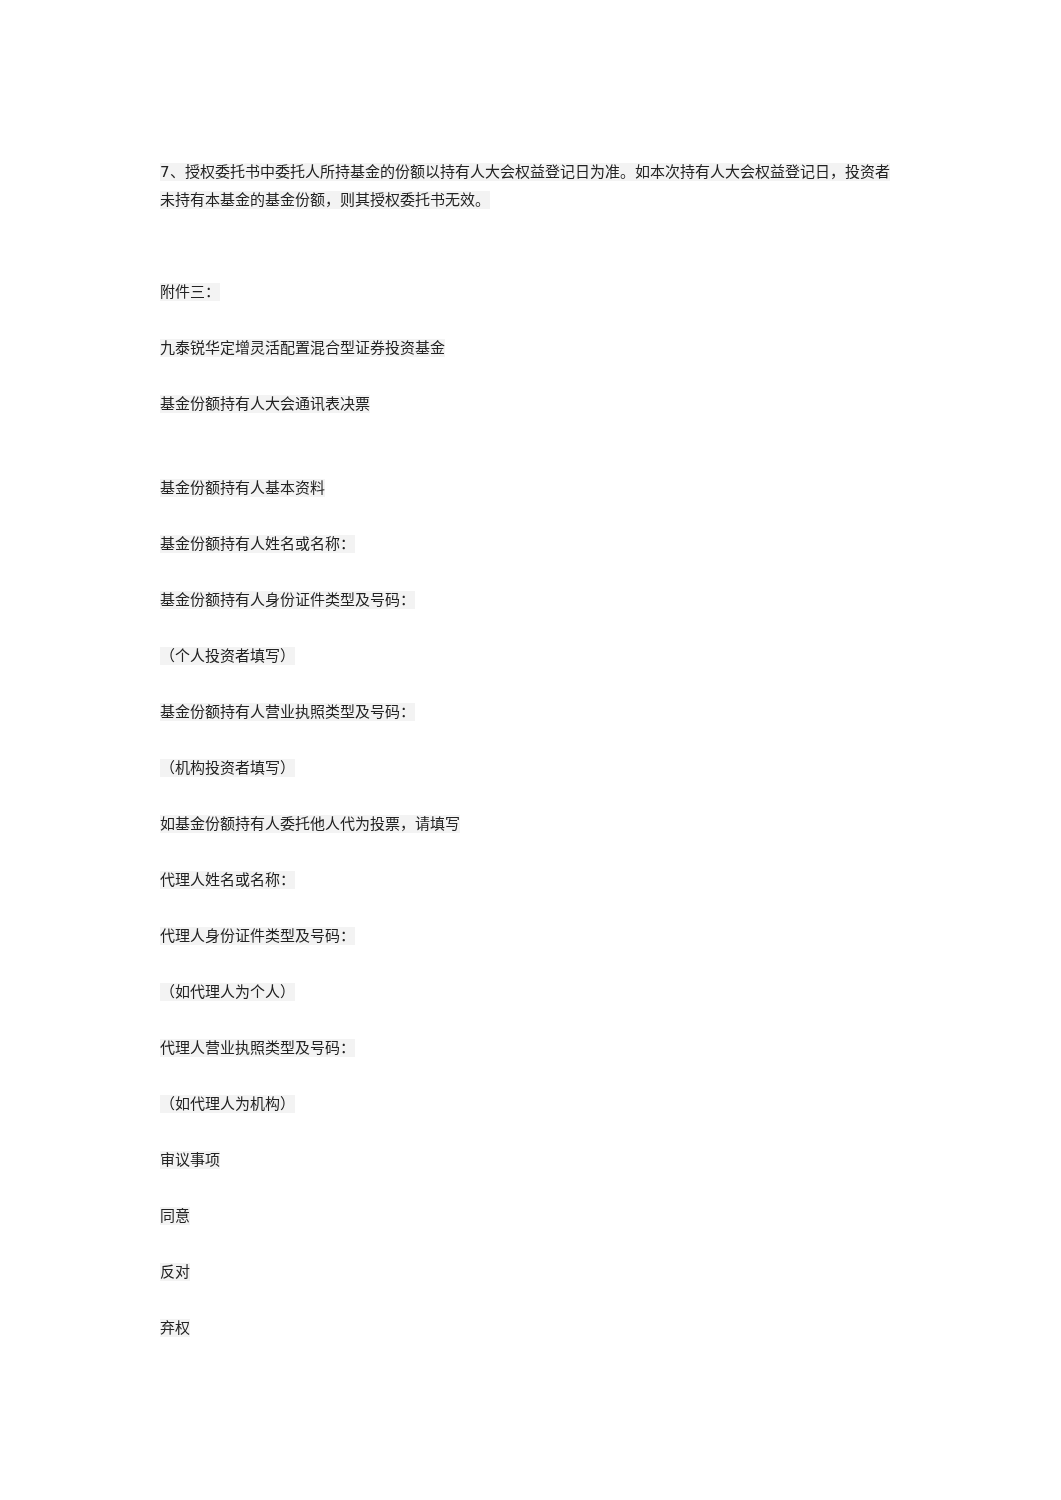7、授权委托书中委托人所持基金的份额以持有人大会权益登记日为准。如本次持有人大会权益登记日，投资者未持有本基金的基金份额，则其授权委托书无效。
附件三：
九泰锐华定增灵活配置混合型证券投资基金
基金份额持有人大会通讯表决票
基金份额持有人基本资料
基金份额持有人姓名或名称：
基金份额持有人身份证件类型及号码：
（个人投资者填写）
基金份额持有人营业执照类型及号码：
（机构投资者填写）
如基金份额持有人委托他人代为投票，请填写
代理人姓名或名称：
代理人身份证件类型及号码：
（如代理人为个人）
代理人营业执照类型及号码：
（如代理人为机构）
审议事项
同意
反对
弃权